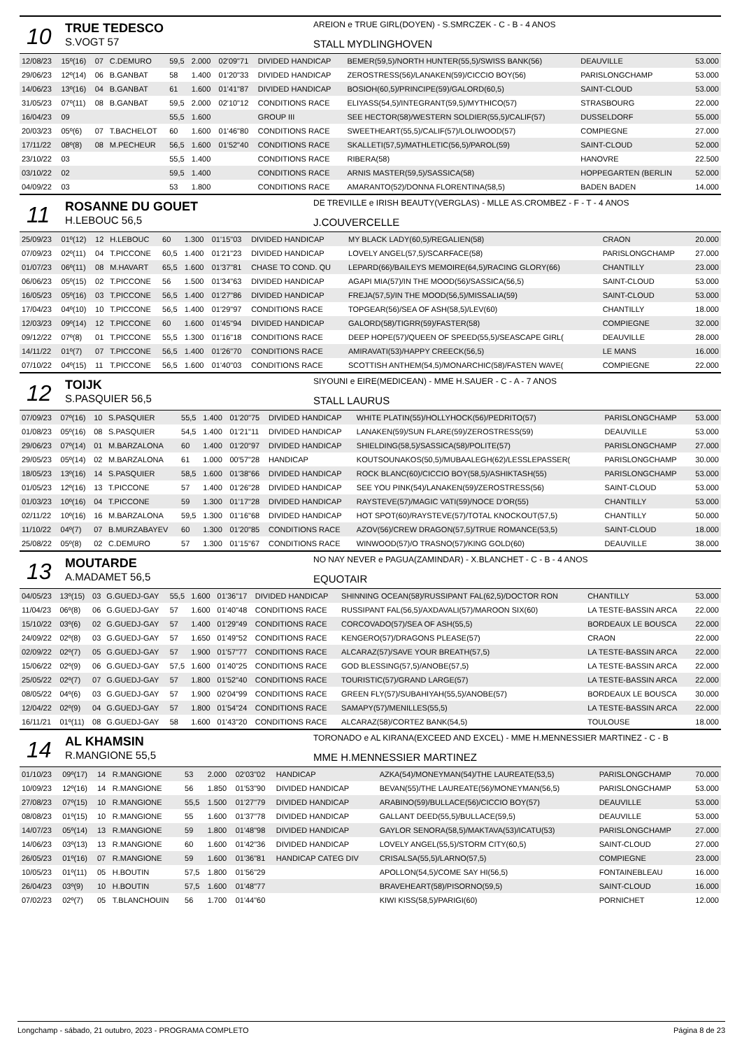10
TRUE TEDESCO
S.VOGT 57
AREION e TRUE GIRL(DOYEN) - S.SMRCZEK - C - B - 4 ANOS
STALL MYDLINGHOVEN
| 12/08/23 | 15º(16) | 07 | C.DEMURO | 59,5 | 2.000 | 02'09"71 | DIVIDED HANDICAP | BEMER(59,5)/NORTH HUNTER(55,5)/SWISS BANK(56) | DEAUVILLE | 53.000 |
| 29/06/23 | 12º(14) | 06 | B.GANBAT | 58 | 1.400 | 01'20"33 | DIVIDED HANDICAP | ZEROSTRESS(56)/LANAKEN(59)/CICCIO BOY(56) | PARISLONGCHAMP | 53.000 |
| 14/06/23 | 13º(16) | 04 | B.GANBAT | 61 | 1.600 | 01'41"87 | DIVIDED HANDICAP | BOSIOH(60,5)/PRINCIPE(59)/GALORD(60,5) | SAINT-CLOUD | 53.000 |
| 31/05/23 | 07º(11) | 08 | B.GANBAT | 59,5 | 2.000 | 02'10"12 | CONDITIONS RACE | ELIYASS(54,5)/INTEGRANT(59,5)/MYTHICO(57) | STRASBOURG | 22.000 |
| 16/04/23 | 09 | | | 55,5 | 1.600 | | GROUP III | SEE HECTOR(58)/WESTERN SOLDIER(55,5)/CALIF(57) | DUSSELDORF | 55.000 |
| 20/03/23 | 05º(6) | 07 | T.BACHELOT | 60 | 1.600 | 01'46"80 | CONDITIONS RACE | SWEETHEART(55,5)/CALIF(57)/LOLIWOOD(57) | COMPIEGNE | 27.000 |
| 17/11/22 | 08º(8) | 08 | M.PECHEUR | 56,5 | 1.600 | 01'52"40 | CONDITIONS RACE | SKALLETI(57,5)/MATHLETIC(56,5)/PAROL(59) | SAINT-CLOUD | 52.000 |
| 23/10/22 | 03 | | | 55,5 | 1.400 | | CONDITIONS RACE | RIBERA(58) | HANOVRE | 22.500 |
| 03/10/22 | 02 | | | 59,5 | 1.400 | | CONDITIONS RACE | ARNIS MASTER(59,5)/SASSICA(58) | HOPPEGARTEN (BERLIN | 52.000 |
| 04/09/22 | 03 | | | 53 | 1.800 | | CONDITIONS RACE | AMARANTO(52)/DONNA FLORENTINA(58,5) | BADEN BADEN | 14.000 |
11
ROSANNE DU GOUET
H.LEBOUC 56,5
DE TREVILLE e IRISH BEAUTY(VERGLAS) - MLLE AS.CROMBEZ - F - T - 4 ANOS
J.COUVERCELLE
| 25/09/23 | 01º(12) | 12 | H.LEBOUC | 60 | 1.300 | 01'15"03 | DIVIDED HANDICAP | MY BLACK LADY(60,5)/REGALIEN(58) | CRAON | 20.000 |
| 07/09/23 | 02º(11) | 04 | T.PICCONE | 60,5 | 1.400 | 01'21"23 | DIVIDED HANDICAP | LOVELY ANGEL(57,5)/SCARFACE(58) | PARISLONGCHAMP | 27.000 |
| 01/07/23 | 06º(11) | 08 | M.HAVART | 65,5 | 1.600 | 01'37"81 | CHASE TO COND. QU | LEPARD(66)/BAILEYS MEMOIRE(64,5)/RACING GLORY(66) | CHANTILLY | 23.000 |
| 06/06/23 | 05º(15) | 02 | T.PICCONE | 56 | 1.500 | 01'34"63 | DIVIDED HANDICAP | AGAPI MIA(57)/IN THE MOOD(56)/SASSICA(56,5) | SAINT-CLOUD | 53.000 |
| 16/05/23 | 05º(16) | 03 | T.PICCONE | 56,5 | 1.400 | 01'27"86 | DIVIDED HANDICAP | FREJA(57,5)/IN THE MOOD(56,5)/MISSALIA(59) | SAINT-CLOUD | 53.000 |
| 17/04/23 | 04º(10) | 10 | T.PICCONE | 56,5 | 1.400 | 01'29"97 | CONDITIONS RACE | TOPGEAR(56)/SEA OF ASH(58,5)/LEV(60) | CHANTILLY | 18.000 |
| 12/03/23 | 09º(14) | 12 | T.PICCONE | 60 | 1.600 | 01'45"94 | DIVIDED HANDICAP | GALORD(58)/TIGRR(59)/FASTER(58) | COMPIEGNE | 32.000 |
| 09/12/22 | 07º(8) | 01 | T.PICCONE | 55,5 | 1.300 | 01'16"18 | CONDITIONS RACE | DEEP HOPE(57)/QUEEN OF SPEED(55,5)/SEASCAPE GIRL( | DEAUVILLE | 28.000 |
| 14/11/22 | 01º(7) | 07 | T.PICCONE | 56,5 | 1.400 | 01'26"70 | CONDITIONS RACE | AMIRAVATI(53)/HAPPY CREECK(56,5) | LE MANS | 16.000 |
| 07/10/22 | 04º(15) | 11 | T.PICCONE | 56,5 | 1.600 | 01'40"03 | CONDITIONS RACE | SCOTTISH ANTHEM(54,5)/MONARCHIC(58)/FASTEN WAVE( | COMPIEGNE | 22.000 |
12
TOIJK
S.PASQUIER 56,5
SIYOUNI e EIRE(MEDICEAN) - MME H.SAUER - C - A - 7 ANOS
STALL LAURUS
| 07/09/23 | 07º(16) | 10 | S.PASQUIER | 55,5 | 1.400 | 01'20"75 | DIVIDED HANDICAP | WHITE PLATIN(55)/HOLLYHOCK(56)/PEDRITO(57) | PARISLONGCHAMP | 53.000 |
| 01/08/23 | 05º(16) | 08 | S.PASQUIER | 54,5 | 1.400 | 01'21"11 | DIVIDED HANDICAP | LANAKEN(59)/SUN FLARE(59)/ZEROSTRESS(59) | DEAUVILLE | 53.000 |
| 29/06/23 | 07º(14) | 01 | M.BARZALONA | 60 | 1.400 | 01'20"97 | DIVIDED HANDICAP | SHIELDING(58,5)/SASSICA(58)/POLITE(57) | PARISLONGCHAMP | 27.000 |
| 29/05/23 | 05º(14) | 02 | M.BARZALONA | 61 | 1.000 | 00'57"28 | HANDICAP | KOUTSOUNAKOS(50,5)/MUBAALEGH(62)/LESSLEPASSER( | PARISLONGCHAMP | 30.000 |
| 18/05/23 | 13º(16) | 14 | S.PASQUIER | 58,5 | 1.600 | 01'38"66 | DIVIDED HANDICAP | ROCK BLANC(60)/CICCIO BOY(58,5)/ASHIKTASH(55) | PARISLONGCHAMP | 53.000 |
| 01/05/23 | 12º(16) | 13 | T.PICCONE | 57 | 1.400 | 01'26"28 | DIVIDED HANDICAP | SEE YOU PINK(54)/LANAKEN(59)/ZEROSTRESS(56) | SAINT-CLOUD | 53.000 |
| 01/03/23 | 10º(16) | 04 | T.PICCONE | 59 | 1.300 | 01'17"28 | DIVIDED HANDICAP | RAYSTEVE(57)/MAGIC VATI(59)/NOCE D'OR(55) | CHANTILLY | 53.000 |
| 02/11/22 | 10º(16) | 16 | M.BARZALONA | 59,5 | 1.300 | 01'16"68 | DIVIDED HANDICAP | HOT SPOT(60)/RAYSTEVE(57)/TOTAL KNOCKOUT(57,5) | CHANTILLY | 50.000 |
| 11/10/22 | 04º(7) | 07 | B.MURZABAYEV | 60 | 1.300 | 01'20"85 | CONDITIONS RACE | AZOV(56)/CREW DRAGON(57,5)/TRUE ROMANCE(53,5) | SAINT-CLOUD | 18.000 |
| 25/08/22 | 05º(8) | 02 | C.DEMURO | 57 | 1.300 | 01'15"67 | CONDITIONS RACE | WINWOOD(57)/O TRASNO(57)/KING GOLD(60) | DEAUVILLE | 38.000 |
13
MOUTARDE
A.MADAMET 56,5
NO NAY NEVER e PAGUA(ZAMINDAR) - X.BLANCHET - C - B - 4 ANOS
EQUOTAIR
| 04/05/23 | 13º(15) | 03 | G.GUEDJ-GAY | 55,5 | 1.600 | 01'36"17 | DIVIDED HANDICAP | SHINNING OCEAN(58)/RUSSIPANT FAL(62,5)/DOCTOR RON | CHANTILLY | 53.000 |
| 11/04/23 | 06º(8) | 06 | G.GUEDJ-GAY | 57 | 1.600 | 01'40"48 | CONDITIONS RACE | RUSSIPANT FAL(56,5)/AXDAVALI(57)/MAROON SIX(60) | LA TESTE-BASSIN ARCA | 22.000 |
| 15/10/22 | 03º(6) | 02 | G.GUEDJ-GAY | 57 | 1.400 | 01'29"49 | CONDITIONS RACE | CORCOVADO(57)/SEA OF ASH(55,5) | BORDEAUX LE BOUSCA | 22.000 |
| 24/09/22 | 02º(8) | 03 | G.GUEDJ-GAY | 57 | 1.650 | 01'49"52 | CONDITIONS RACE | KENGERO(57)/DRAGONS PLEASE(57) | CRAON | 22.000 |
| 02/09/22 | 02º(7) | 05 | G.GUEDJ-GAY | 57 | 1.900 | 01'57"77 | CONDITIONS RACE | ALCARAZ(57)/SAVE YOUR BREATH(57,5) | LA TESTE-BASSIN ARCA | 22.000 |
| 15/06/22 | 02º(9) | 06 | G.GUEDJ-GAY | 57,5 | 1.600 | 01'40"25 | CONDITIONS RACE | GOD BLESSING(57,5)/ANOBE(57,5) | LA TESTE-BASSIN ARCA | 22.000 |
| 25/05/22 | 02º(7) | 07 | G.GUEDJ-GAY | 57 | 1.800 | 01'52"40 | CONDITIONS RACE | TOURISTIC(57)/GRAND LARGE(57) | LA TESTE-BASSIN ARCA | 22.000 |
| 08/05/22 | 04º(6) | 03 | G.GUEDJ-GAY | 57 | 1.900 | 02'04"99 | CONDITIONS RACE | GREEN FLY(57)/SUBAHIYAH(55,5)/ANOBE(57) | BORDEAUX LE BOUSCA | 30.000 |
| 12/04/22 | 02º(9) | 04 | G.GUEDJ-GAY | 57 | 1.800 | 01'54"24 | CONDITIONS RACE | SAMAPY(57)/MENILLES(55,5) | LA TESTE-BASSIN ARCA | 22.000 |
| 16/11/21 | 01º(11) | 08 | G.GUEDJ-GAY | 58 | 1.600 | 01'43"20 | CONDITIONS RACE | ALCARAZ(58)/CORTEZ BANK(54,5) | TOULOUSE | 18.000 |
14
AL KHAMSIN
R.MANGIONE 55,5
TORONADO e AL KIRANA(EXCEED AND EXCEL) - MME H.MENNESSIER MARTINEZ - C - B
MME H.MENNESSIER MARTINEZ
| 01/10/23 | 09º(17) | 14 | R.MANGIONE | 53 | 2.000 | 02'03"02 | HANDICAP | AZKA(54)/MONEYMAN(54)/THE LAUREATE(53,5) | PARISLONGCHAMP | 70.000 |
| 10/09/23 | 12º(16) | 14 | R.MANGIONE | 56 | 1.850 | 01'53"90 | DIVIDED HANDICAP | BEVAN(55)/THE LAUREATE(56)/MONEYMAN(56,5) | PARISLONGCHAMP | 53.000 |
| 27/08/23 | 07º(15) | 10 | R.MANGIONE | 55,5 | 1.500 | 01'27"79 | DIVIDED HANDICAP | ARABINO(59)/BULLACE(56)/CICCIO BOY(57) | DEAUVILLE | 53.000 |
| 08/08/23 | 01º(15) | 10 | R.MANGIONE | 55 | 1.600 | 01'37"78 | DIVIDED HANDICAP | GALLANT DEED(55,5)/BULLACE(59,5) | DEAUVILLE | 53.000 |
| 14/07/23 | 05º(14) | 13 | R.MANGIONE | 59 | 1.800 | 01'48"98 | DIVIDED HANDICAP | GAYLOR SENORA(58,5)/MAKTAVA(53)/ICATU(53) | PARISLONGCHAMP | 27.000 |
| 14/06/23 | 03º(13) | 13 | R.MANGIONE | 60 | 1.600 | 01'42"36 | DIVIDED HANDICAP | LOVELY ANGEL(55,5)/STORM CITY(60,5) | SAINT-CLOUD | 27.000 |
| 26/05/23 | 01º(16) | 07 | R.MANGIONE | 59 | 1.600 | 01'36"81 | HANDICAP CATEG DIV | CRISALSA(55,5)/LARNO(57,5) | COMPIEGNE | 23.000 |
| 10/05/23 | 01º(11) | 05 | H.BOUTIN | 57,5 | 1.800 | 01'56"29 | | APOLLON(54,5)/COME SAY HI(56,5) | FONTAINEBLEAU | 16.000 |
| 26/04/23 | 03º(9) | 10 | H.BOUTIN | 57,5 | 1.600 | 01'48"77 | | BRAVEHEART(58)/PISORNO(59,5) | SAINT-CLOUD | 16.000 |
| 07/02/23 | 02º(7) | 05 | T.BLANCHOUIN | 56 | 1.700 | 01'44"60 | | KIWI KISS(58,5)/PARIGI(60) | PORNICHET | 12.000 |
Longchamp - sábado, 21 outubro, 2023 - PROGRAMA COMPLETO Página 8 de 23